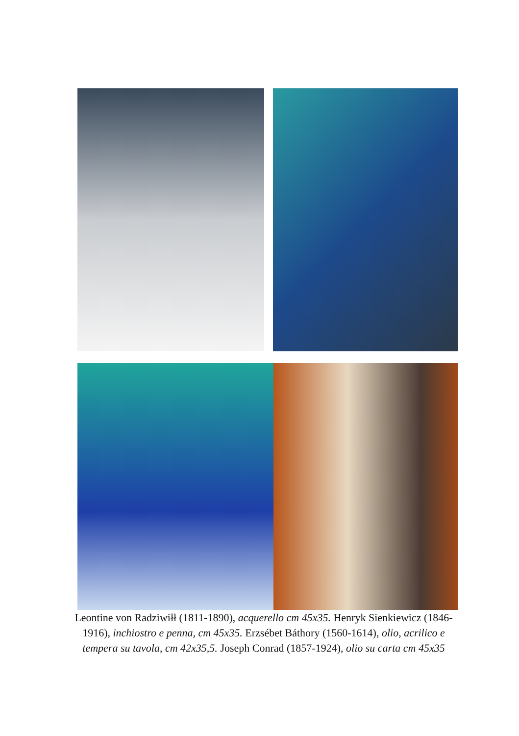Leontine von Radziwiłł (1811-1890), acquerello cm 45x35. Henryk Sienkiewicz (1846-1916), inchiostro e penna, cm 45x35. Erzsébet Báthory (1560-1614), olio, acrilico e tempera su tavola, cm 42x35,5. Joseph Conrad (1857-1924), olio su carta cm 45x35